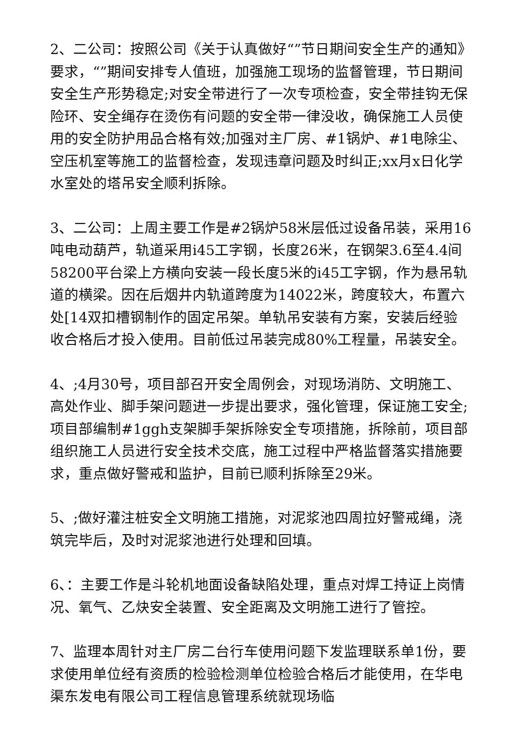2、二公司：按照公司《关于认真做好“”节日期间安全生产的通知》要求，“”期间安排专人值班，加强施工现场的监督管理，节日期间安全生产形势稳定;对安全带进行了一次专项检查，安全带挂钩无保险环、安全绳存在烫伤有问题的安全带一律没收，确保施工人员使用的安全防护用品合格有效;加强对主厂房、#1锅炉、#1电除尘、空压机室等施工的监督检查，发现违章问题及时纠正;xx月x日化学水室处的塔吊安全顺利拆除。
3、二公司：上周主要工作是#2锅炉58米层低过设备吊装，采用16吨电动葫芦，轨道采用i45工字钢，长度26米，在钢架3.6至4.4间58200平台梁上方横向安装一段长度5米的i45工字钢，作为悬吊轨道的横梁。因在后烟井内轨道跨度为14022米，跨度较大，布置六处[14双扣槽钢制作的固定吊架。单轨吊安装有方案，安装后经验收合格后才投入使用。目前低过吊装完成80%工程量，吊装安全。
4、;4月30号，项目部召开安全周例会，对现场消防、文明施工、高处作业、脚手架问题进一步提出要求，强化管理，保证施工安全;项目部编制#1ggh支架脚手架拆除安全专项措施，拆除前，项目部组织施工人员进行安全技术交底，施工过程中严格监督落实措施要求，重点做好警戒和监护，目前已顺利拆除至29米。
5、;做好灌注桩安全文明施工措施，对泥浆池四周拉好警戒绳，浇筑完毕后，及时对泥浆池进行处理和回填。
6、：主要工作是斗轮机地面设备缺陷处理，重点对焊工持证上岗情况、氧气、乙炔安全装置、安全距离及文明施工进行了管控。
7、监理本周针对主厂房二台行车使用问题下发监理联系单1份，要求使用单位经有资质的检验检测单位检验合格后才能使用，在华电渠东发电有限公司工程信息管理系统就现场临